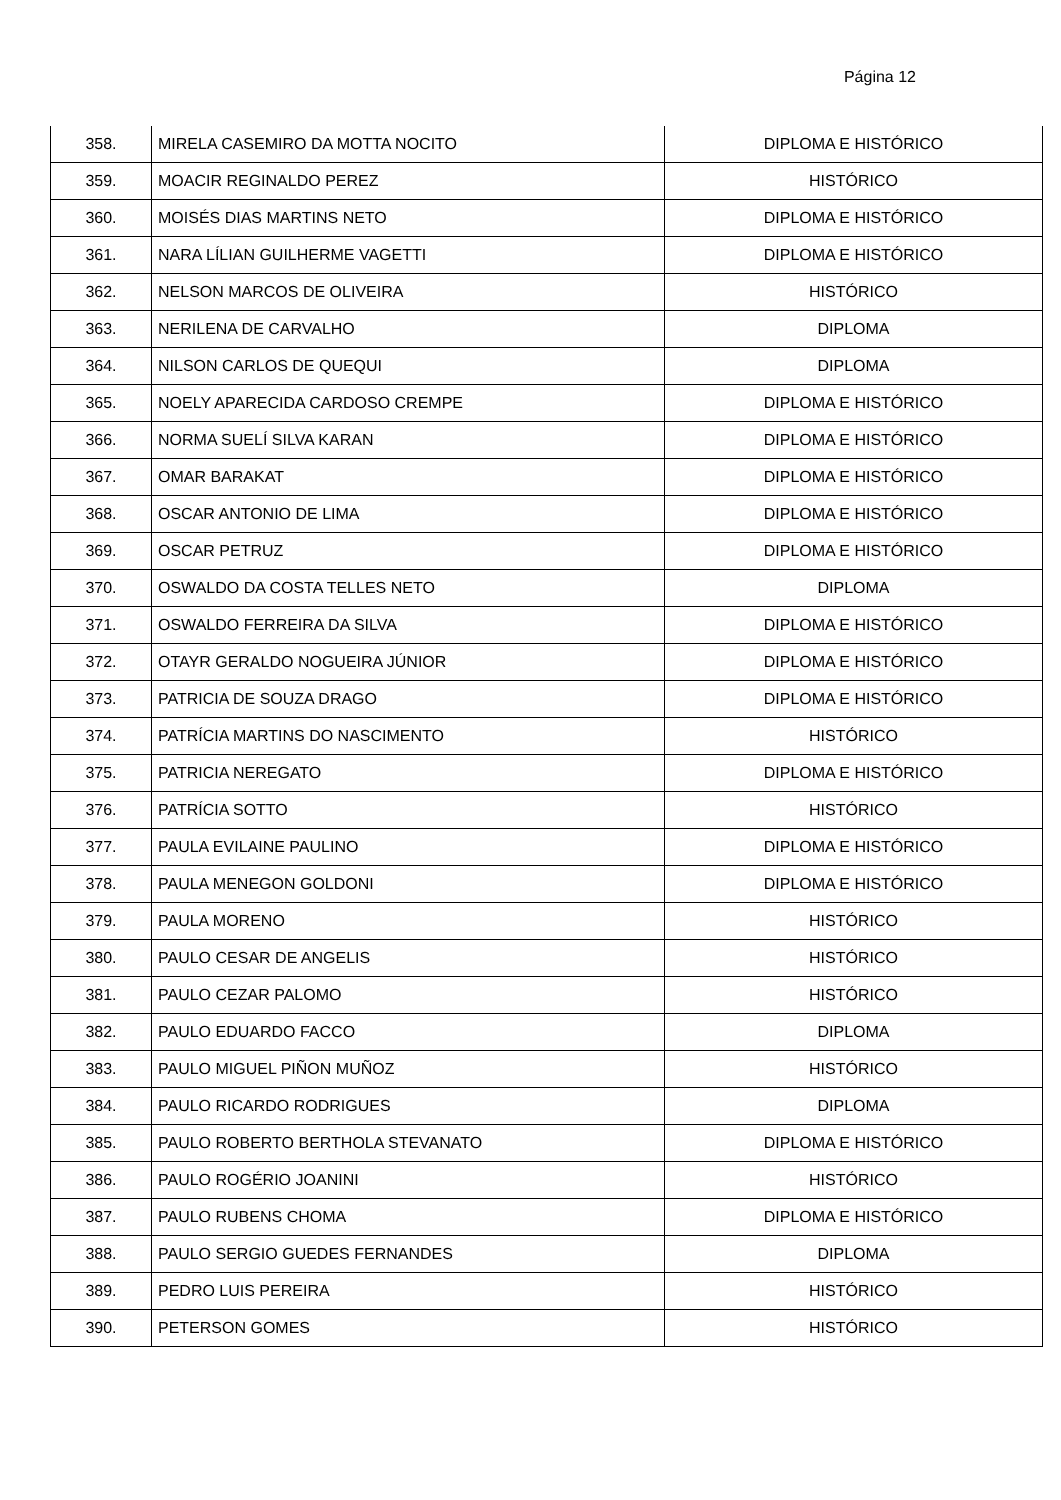Página 12
| 358. | MIRELA CASEMIRO DA MOTTA NOCITO | DIPLOMA E HISTÓRICO |
| 359. | MOACIR REGINALDO PEREZ | HISTÓRICO |
| 360. | MOISÉS DIAS MARTINS NETO | DIPLOMA E HISTÓRICO |
| 361. | NARA LÍLIAN GUILHERME VAGETTI | DIPLOMA E HISTÓRICO |
| 362. | NELSON MARCOS DE OLIVEIRA | HISTÓRICO |
| 363. | NERILENA DE CARVALHO | DIPLOMA |
| 364. | NILSON CARLOS DE QUEQUI | DIPLOMA |
| 365. | NOELY APARECIDA CARDOSO CREMPE | DIPLOMA E HISTÓRICO |
| 366. | NORMA SUELÍ SILVA KARAN | DIPLOMA E HISTÓRICO |
| 367. | OMAR BARAKAT | DIPLOMA E HISTÓRICO |
| 368. | OSCAR ANTONIO DE LIMA | DIPLOMA E HISTÓRICO |
| 369. | OSCAR PETRUZ | DIPLOMA E HISTÓRICO |
| 370. | OSWALDO DA COSTA TELLES NETO | DIPLOMA |
| 371. | OSWALDO FERREIRA DA SILVA | DIPLOMA E HISTÓRICO |
| 372. | OTAYR GERALDO NOGUEIRA JÚNIOR | DIPLOMA E HISTÓRICO |
| 373. | PATRICIA DE SOUZA DRAGO | DIPLOMA E HISTÓRICO |
| 374. | PATRÍCIA MARTINS DO NASCIMENTO | HISTÓRICO |
| 375. | PATRICIA NEREGATO | DIPLOMA E HISTÓRICO |
| 376. | PATRÍCIA SOTTO | HISTÓRICO |
| 377. | PAULA EVILAINE PAULINO | DIPLOMA E HISTÓRICO |
| 378. | PAULA MENEGON GOLDONI | DIPLOMA E HISTÓRICO |
| 379. | PAULA MORENO | HISTÓRICO |
| 380. | PAULO CESAR DE ANGELIS | HISTÓRICO |
| 381. | PAULO CEZAR PALOMO | HISTÓRICO |
| 382. | PAULO EDUARDO FACCO | DIPLOMA |
| 383. | PAULO MIGUEL PIÑON MUÑOZ | HISTÓRICO |
| 384. | PAULO RICARDO RODRIGUES | DIPLOMA |
| 385. | PAULO ROBERTO BERTHOLA STEVANATO | DIPLOMA E HISTÓRICO |
| 386. | PAULO ROGÉRIO JOANINI | HISTÓRICO |
| 387. | PAULO RUBENS CHOMA | DIPLOMA E HISTÓRICO |
| 388. | PAULO SERGIO GUEDES FERNANDES | DIPLOMA |
| 389. | PEDRO LUIS PEREIRA | HISTÓRICO |
| 390. | PETERSON GOMES | HISTÓRICO |